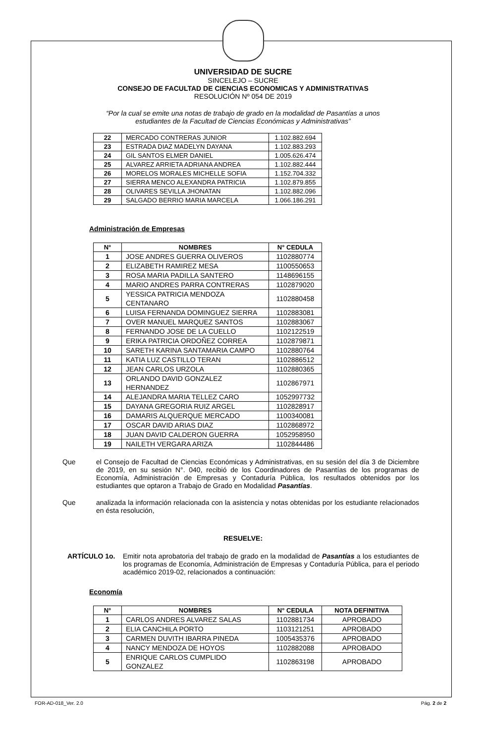UNIVERSIDAD DE SUCRE
SINCELEJO – SUCRE
CONSEJO DE FACULTAD DE CIENCIAS ECONOMICAS Y ADMINISTRATIVAS
RESOLUCIÓN Nº 054 DE 2019
“Por la cual se emite una notas de trabajo de grado en la modalidad de Pasantías a unos
estudiantes de la Facultad de Ciencias Económicas y Administrativas”
| 22 | MERCADO CONTRERAS JUNIOR | 1.102.882.694 |
| 23 | ESTRADA DIAZ MADELYN DAYANA | 1.102.883.293 |
| 24 | GIL SANTOS ELMER DANIEL | 1.005.626.474 |
| 25 | ALVAREZ ARRIETA ADRIANA ANDREA | 1.102.882.444 |
| 26 | MORELOS MORALES MICHELLE SOFIA | 1.152.704.332 |
| 27 | SIERRA MENCO ALEXANDRA PATRICIA | 1.102.879.855 |
| 28 | OLIVARES SEVILLA JHONATAN | 1.102.882.096 |
| 29 | SALGADO BERRIO MARIA MARCELA | 1.066.186.291 |
Administración de Empresas
| N° | NOMBRES | N° CEDULA |
| --- | --- | --- |
| 1 | JOSE ANDRES GUERRA OLIVEROS | 1102880774 |
| 2 | ELIZABETH RAMIREZ MESA | 1100550653 |
| 3 | ROSA MARIA PADILLA SANTERO | 1148696155 |
| 4 | MARIO ANDRES PARRA CONTRERAS | 1102879020 |
| 5 | YESSICA PATRICIA MENDOZA CENTANARO | 1102880458 |
| 6 | LUISA FERNANDA DOMINGUEZ SIERRA | 1102883081 |
| 7 | OVER MANUEL MARQUEZ SANTOS | 1102883067 |
| 8 | FERNANDO JOSE DE LA CUELLO | 1102122519 |
| 9 | ERIKA PATRICIA ORDOÑEZ CORREA | 1102879871 |
| 10 | SARETH KARINA SANTAMARIA CAMPO | 1102880764 |
| 11 | KATIA LUZ CASTILLO TERAN | 1102886512 |
| 12 | JEAN CARLOS URZOLA | 1102880365 |
| 13 | ORLANDO DAVID GONZALEZ HERNANDEZ | 1102867971 |
| 14 | ALEJANDRA MARIA TELLEZ CARO | 1052997732 |
| 15 | DAYANA GREGORIA RUIZ ARGEL | 1102828917 |
| 16 | DAMARIS ALQUERQUE MERCADO | 1100340081 |
| 17 | OSCAR DAVID ARIAS DIAZ | 1102868972 |
| 18 | JUAN DAVID CALDERON GUERRA | 1052958950 |
| 19 | NAILETH VERGARA ARIZA | 1102844486 |
Que el Consejo de Facultad de Ciencias Económicas y Administrativas, en su sesión del día 3 de Diciembre de 2019, en su sesión N°. 040, recibió de los Coordinadores de Pasantías de los programas de Economía, Administración de Empresas y Contaduría Pública, los resultados obtenidos por los estudiantes que optaron a Trabajo de Grado en Modalidad Pasantías.
Que analizada la información relacionada con la asistencia y notas obtenidas por los estudiante relacionados en ésta resolución,
RESUELVE:
ARTÍCULO 1o. Emitir nota aprobatoria del trabajo de grado en la modalidad de Pasantías a los estudiantes de los programas de Economía, Administración de Empresas y Contaduría Pública, para el periodo académico 2019-02, relacionados a continuación:
Economía
| N° | NOMBRES | N° CEDULA | NOTA DEFINITIVA |
| --- | --- | --- | --- |
| 1 | CARLOS ANDRES ALVAREZ SALAS | 1102881734 | APROBADO |
| 2 | ELIA CANCHILA PORTO | 1103121251 | APROBADO |
| 3 | CARMEN DUVITH IBARRA PINEDA | 1005435376 | APROBADO |
| 4 | NANCY MENDOZA DE HOYOS | 1102882088 | APROBADO |
| 5 | ENRIQUE CARLOS CUMPLIDO GONZALEZ | 1102863198 | APROBADO |
FOR-AD-018_Ver. 2.0 Pág. 2 de 2